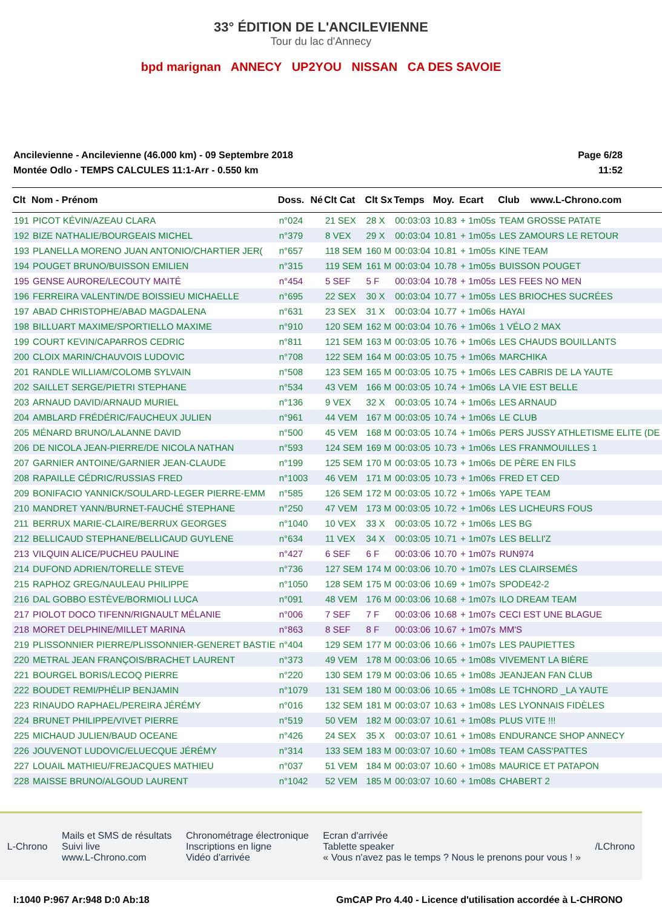33° ÉDITION DE L'ANCILEVIENNE
Tour du lac d'Annecy
bpd marignan ANNECY UP2YOU NISSAN CA DES SAVOIE
Ancilevienne - Ancilevienne (46.000 km) - 09 Septembre 2018
Montée Odlo - TEMPS CALCULES 11:1-Arr - 0.550 km
Page 6/28
11:52
| Clt | Nom - Prénom | Doss. | Né | Clt Cat | Clt Sx | Temps | Moy. | Ecart | Club | www.L-Chrono.com |
| --- | --- | --- | --- | --- | --- | --- | --- | --- | --- | --- |
| 191 | PICOT KÉVIN/AZEAU CLARA | n°024 | | 21 SEX | 28 X | 00:03:03 | 10.83 | + 1m05s | TEAM GROSSE PATATE | |
| 192 | BIZE NATHALIE/BOURGEAIS MICHEL | n°379 | | 8 VEX | 29 X | 00:03:04 | 10.81 | + 1m05s | LES ZAMOURS LE RETOUR | |
| 193 | PLANELLA MORENO JUAN ANTONIO/CHARTIER JER( | n°657 | | 118 SEM | 160 M | 00:03:04 | 10.81 | + 1m05s | KINE TEAM | |
| 194 | POUGET BRUNO/BUISSON EMILIEN | n°315 | | 119 SEM | 161 M | 00:03:04 | 10.78 | + 1m05s | BUISSON POUGET | |
| 195 | GENSE AURORE/LECOUTY MAITÉ | n°454 | | 5 SEF | 5 F | 00:03:04 | 10.78 | + 1m05s | LES FEES NO MEN | |
| 196 | FERREIRA VALENTIN/DE BOISSIEU MICHAELLE | n°695 | | 22 SEX | 30 X | 00:03:04 | 10.77 | + 1m05s | LES BRIOCHES SUCRÉES | |
| 197 | ABAD CHRISTOPHE/ABAD MAGDALENA | n°631 | | 23 SEX | 31 X | 00:03:04 | 10.77 | + 1m06s | HAYAI | |
| 198 | BILLUART MAXIME/SPORTIELLO MAXIME | n°910 | | 120 SEM | 162 M | 00:03:04 | 10.76 | + 1m06s | 1 VÉLO 2 MAX | |
| 199 | COURT KEVIN/CAPARROS CEDRIC | n°811 | | 121 SEM | 163 M | 00:03:05 | 10.76 | + 1m06s | LES CHAUDS BOUILLANTS | |
| 200 | CLOIX MARIN/CHAUVOIS LUDOVIC | n°708 | | 122 SEM | 164 M | 00:03:05 | 10.75 | + 1m06s | MARCHIKA | |
| 201 | RANDLE WILLIAM/COLOMB SYLVAIN | n°508 | | 123 SEM | 165 M | 00:03:05 | 10.75 | + 1m06s | LES CABRIS DE LA YAUTE | |
| 202 | SAILLET SERGE/PIETRI STEPHANE | n°534 | | 43 VEM | 166 M | 00:03:05 | 10.74 | + 1m06s | LA VIE EST BELLE | |
| 203 | ARNAUD DAVID/ARNAUD MURIEL | n°136 | | 9 VEX | 32 X | 00:03:05 | 10.74 | + 1m06s | LES ARNAUD | |
| 204 | AMBLARD FRÉDÉRIC/FAUCHEUX JULIEN | n°961 | | 44 VEM | 167 M | 00:03:05 | 10.74 | + 1m06s | LE CLUB | |
| 205 | MÉNARD BRUNO/LALANNE DAVID | n°500 | | 45 VEM | 168 M | 00:03:05 | 10.74 | + 1m06s | PERS JUSSY ATHLETISME ELITE (DE | |
| 206 | DE NICOLA JEAN-PIERRE/DE NICOLA NATHAN | n°593 | | 124 SEM | 169 M | 00:03:05 | 10.73 | + 1m06s | LES FRANMOUILLES 1 | |
| 207 | GARNIER ANTOINE/GARNIER JEAN-CLAUDE | n°199 | | 125 SEM | 170 M | 00:03:05 | 10.73 | + 1m06s | DE PÈRE EN FILS | |
| 208 | RAPAILLE CÉDRIC/RUSSIAS FRED | n°1003 | | 46 VEM | 171 M | 00:03:05 | 10.73 | + 1m06s | FRED ET CED | |
| 209 | BONIFACIO YANNICK/SOULARD-LEGER PIERRE-EMM | n°585 | | 126 SEM | 172 M | 00:03:05 | 10.72 | + 1m06s | YAPE TEAM | |
| 210 | MANDRET YANN/BURNET-FAUCHÉ STEPHANE | n°250 | | 47 VEM | 173 M | 00:03:05 | 10.72 | + 1m06s | LES LICHEURS FOUS | |
| 211 | BERRUX MARIE-CLAIRE/BERRUX GEORGES | n°1040 | | 10 VEX | 33 X | 00:03:05 | 10.72 | + 1m06s | LES BG | |
| 212 | BELLICAUD STEPHANE/BELLICAUD GUYLENE | n°634 | | 11 VEX | 34 X | 00:03:05 | 10.71 | + 1m07s | LES BELLI'Z | |
| 213 | VILQUIN ALICE/PUCHEU PAULINE | n°427 | | 6 SEF | 6 F | 00:03:06 | 10.70 | + 1m07s | RUN974 | |
| 214 | DUFOND ADRIEN/TORELLE STEVE | n°736 | | 127 SEM | 174 M | 00:03:06 | 10.70 | + 1m07s | LES CLAIRSEMÉS | |
| 215 | RAPHOZ GREG/NAULEAU PHILIPPE | n°1050 | | 128 SEM | 175 M | 00:03:06 | 10.69 | + 1m07s | SPODE42-2 | |
| 216 | DAL GOBBO ESTÈVE/BORMIOLI LUCA | n°091 | | 48 VEM | 176 M | 00:03:06 | 10.68 | + 1m07s | ILO DREAM TEAM | |
| 217 | PIOLOT DOCO TIFENN/RIGNAULT MÉLANIE | n°006 | | 7 SEF | 7 F | 00:03:06 | 10.68 | + 1m07s | CECI EST UNE BLAGUE | |
| 218 | MORET DELPHINE/MILLET MARINA | n°863 | | 8 SEF | 8 F | 00:03:06 | 10.67 | + 1m07s | MM'S | |
| 219 | PLISSONNIER PIERRE/PLISSONNIER-GENERET BASTIE | n°404 | | 129 SEM | 177 M | 00:03:06 | 10.66 | + 1m07s | LES PAUPIETTES | |
| 220 | METRAL JEAN FRANÇOIS/BRACHET LAURENT | n°373 | | 49 VEM | 178 M | 00:03:06 | 10.65 | + 1m08s | VIVEMENT LA BIÈRE | |
| 221 | BOURGEL BORIS/LECOQ PIERRE | n°220 | | 130 SEM | 179 M | 00:03:06 | 10.65 | + 1m08s | JEANJEAN FAN CLUB | |
| 222 | BOUDET REMI/PHÉLIP BENJAMIN | n°1079 | | 131 SEM | 180 M | 00:03:06 | 10.65 | + 1m08s | LE TCHNORD _LA YAUTE | |
| 223 | RINAUDO RAPHAEL/PEREIRA JÉRÉMY | n°016 | | 132 SEM | 181 M | 00:03:07 | 10.63 | + 1m08s | LES LYONNAIS FIDÈLES | |
| 224 | BRUNET PHILIPPE/VIVET PIERRE | n°519 | | 50 VEM | 182 M | 00:03:07 | 10.61 | + 1m08s | PLUS VITE !!! | |
| 225 | MICHAUD JULIEN/BAUD OCEANE | n°426 | | 24 SEX | 35 X | 00:03:07 | 10.61 | + 1m08s | ENDURANCE SHOP ANNECY | |
| 226 | JOUVENOT LUDOVIC/ELUECQUE JÉRÉMY | n°314 | | 133 SEM | 183 M | 00:03:07 | 10.60 | + 1m08s | TEAM CASS'PATTES | |
| 227 | LOUAIL MATHIEU/FREJACQUES MATHIEU | n°037 | | 51 VEM | 184 M | 00:03:07 | 10.60 | + 1m08s | MAURICE ET PATAPON | |
| 228 | MAISSE BRUNO/ALGOUD LAURENT | n°1042 | | 52 VEM | 185 M | 00:03:07 | 10.60 | + 1m08s | CHABERT 2 | |
L-Chrono
Mails et SMS de résultats
Suivi live
www.L-Chrono.com
Chronométrage électronique
Inscriptions en ligne
Vidéo d'arrivée
Ecran d'arrivée
Tablette speaker
« Vous n'avez pas le temps ? Nous le prenons pour vous ! »
/LChrono
I:1040 P:967 Ar:948 D:0 Ab:18 GmCAP Pro 4.40 - Licence d'utilisation accordée à L-CHRONO